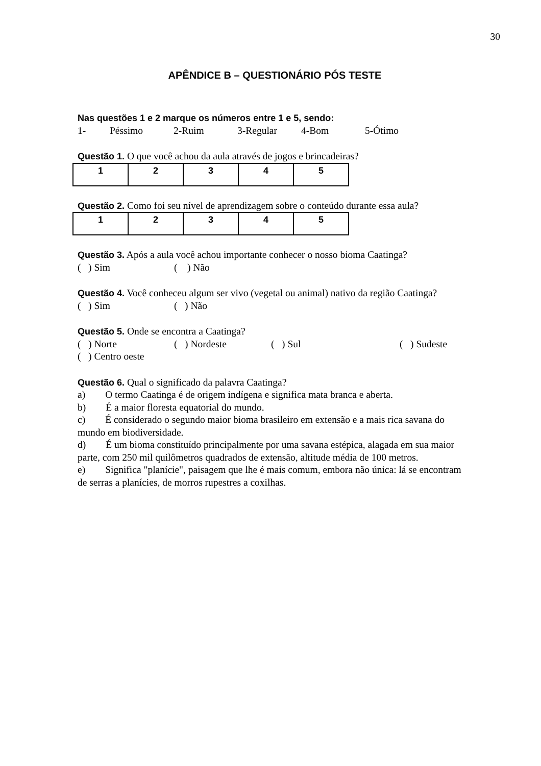30
APÊNDICE B – QUESTIONÁRIO PÓS TESTE
Nas questões 1 e 2 marque os números entre 1 e 5, sendo:
1- Péssimo 2-Ruim 3-Regular 4-Bom 5-Ótimo
Questão 1. O que você achou da aula através de jogos e brincadeiras?
| 1 | 2 | 3 | 4 | 5 |
Questão 2. Como foi seu nível de aprendizagem sobre o conteúdo durante essa aula?
| 1 | 2 | 3 | 4 | 5 |
Questão 3. Após a aula você achou importante conhecer o nosso bioma Caatinga?
( ) Sim ( ) Não
Questão 4. Você conheceu algum ser vivo (vegetal ou animal) nativo da região Caatinga?
( ) Sim ( ) Não
Questão 5. Onde se encontra a Caatinga?
( ) Norte ( ) Nordeste ( ) Sul ( ) Sudeste
( ) Centro oeste
Questão 6. Qual o significado da palavra Caatinga?
a) O termo Caatinga é de origem indígena e significa mata branca e aberta.
b) É a maior floresta equatorial do mundo.
c) É considerado o segundo maior bioma brasileiro em extensão e a mais rica savana do mundo em biodiversidade.
d) É um bioma constituído principalmente por uma savana estépica, alagada em sua maior parte, com 250 mil quilômetros quadrados de extensão, altitude média de 100 metros.
e) Significa "planície", paisagem que lhe é mais comum, embora não única: lá se encontram de serras a planícies, de morros rupestres a coxilhas.